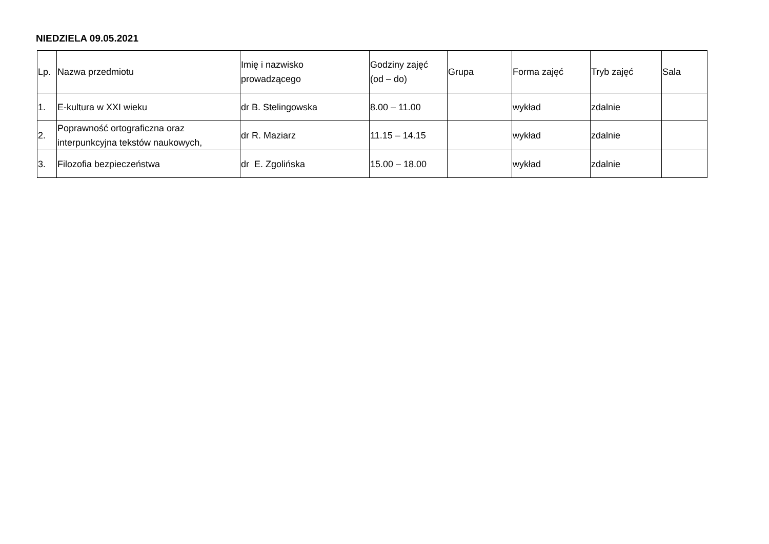NIEDZIELA 09.05.2021
| Lp. | Nazwa przedmiotu | Imię i nazwisko prowadzącego | Godziny zajęć (od – do) | Grupa | Forma zajęć | Tryb zajęć | Sala |
| --- | --- | --- | --- | --- | --- | --- | --- |
| 1. | E-kultura w XXI wieku | dr B. Stelingowska | 8.00 – 11.00 | | wykład | zdalnie | |
| 2. | Poprawność ortograficzna oraz interpunkcyjna tekstów naukowych, | dr R. Maziarz | 11.15 – 14.15 | | wykład | zdalnie | |
| 3. | Filozofia bezpieczeństwa | dr E. Zgolińska | 15.00 – 18.00 | | wykład | zdalnie | |